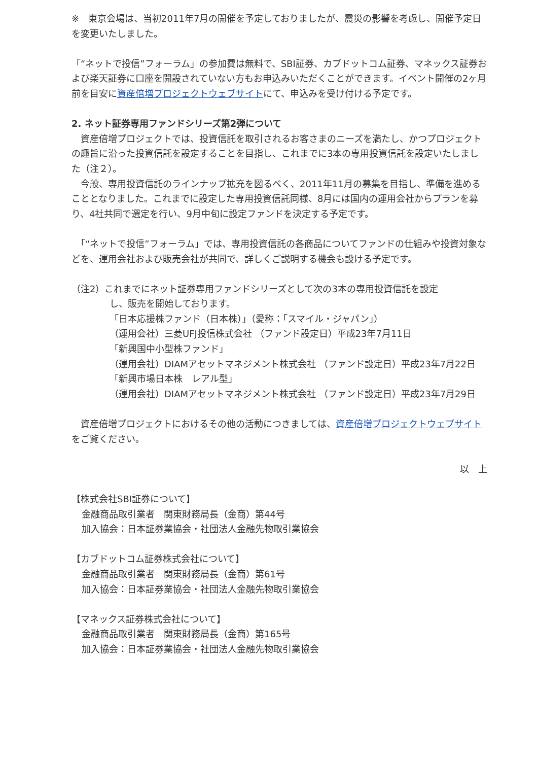※　東京会場は、当初2011年7月の開催を予定しておりましたが、震災の影響を考慮し、開催予定日を変更いたしました。
「“ネットで投信”フォーラム」の参加費は無料で、SBI証券、カブドットコム証券、マネックス証券および楽天証券に口座を開設されていない方もお申込みいただくことができます。イベント開催の2ヶ月前を目安に資産倍増プロジェクトウェブサイトにて、申込みを受け付ける予定です。
2. ネット証券専用ファンドシリーズ第2弾について
　資産倍増プロジェクトでは、投資信託を取引されるお客さまのニーズを満たし、かつプロジェクトの趣旨に沿った投資信託を設定することを目指し、これまでに3本の専用投資信託を設定いたしました（注２）。
　今般、専用投資信託のラインナップ拡充を図るべく、2011年11月の募集を目指し、準備を進めることとなりました。これまでに設定した専用投資信託同様、8月には国内の運用会社からプランを募り、4社共同で選定を行い、9月中旬に設定ファンドを決定する予定です。
　「“ネットで投信”フォーラム」では、専用投資信託の各商品についてファンドの仕組みや投資対象などを、運用会社および販売会社が共同で、詳しくご説明する機会も設ける予定です。
（注2）これまでにネット証券専用ファンドシリーズとして次の3本の専用投資信託を設定
し、販売を開始しております。
「日本応援株ファンド（日本株）」（愛称：「スマイル・ジャパン」）
（運用会社）三菱UFJ投信株式会社 （ファンド設定日）平成23年7月11日
「新興国中小型株ファンド」
（運用会社）DIAMアセットマネジメント株式会社 （ファンド設定日）平成23年7月22日
「新興市場日本株　レアル型」
（運用会社）DIAMアセットマネジメント株式会社 （ファンド設定日）平成23年7月29日
　資産倍増プロジェクトにおけるその他の活動につきましては、資産倍増プロジェクトウェブサイトをご覧ください。
以　上
【株式会社SBI証券について】
金融商品取引業者　関東財務局長（金商）第44号
加入協会：日本証券業協会・社団法人金融先物取引業協会
【カブドットコム証券株式会社について】
金融商品取引業者　関東財務局長（金商）第61号
加入協会：日本証券業協会・社団法人金融先物取引業協会
【マネックス証券株式会社について】
金融商品取引業者　関東財務局長（金商）第165号
加入協会：日本証券業協会・社団法人金融先物取引業協会